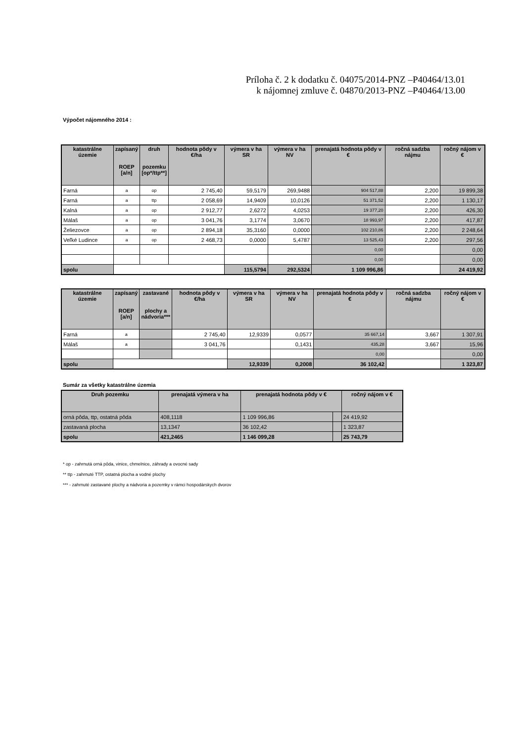Príloha č. 2 k dodatku č. 04075/2014-PNZ –P40464/13.01
k nájomnej zmluve č. 04870/2013-PNZ –P40464/13.00
Výpočet nájomného 2014 :
| katastrálne územie | zapísaný ROEP [a/n] | druh pozemku [op*/ttp**] | hodnota pôdy v €/ha | výmera v ha SR | výmera v ha NV | prenajatá hodnota pôdy v € | ročná sadzba nájmu | ročný nájom v € |
| --- | --- | --- | --- | --- | --- | --- | --- | --- |
| Farná | a | op | 2 745,40 | 59,5179 | 269,9488 | 904 517,88 | 2,200 | 19 899,38 |
| Farná | a | ttp | 2 058,69 | 14,9409 | 10,0126 | 51 371,52 | 2,200 | 1 130,17 |
| Kalná | a | op | 2 912,77 | 2,6272 | 4,0253 | 19 377,20 | 2,200 | 426,30 |
| Málaš | a | op | 3 041,76 | 3,1774 | 3,0670 | 18 993,97 | 2,200 | 417,87 |
| Želiezovce | a | op | 2 894,18 | 35,3160 | 0,0000 | 102 210,86 | 2,200 | 2 248,64 |
| Veľké Ludince | a | op | 2 468,73 | 0,0000 | 5,4787 | 13 525,43 | 2,200 | 297,56 |
| | | | | | | 0,00 | | 0,00 |
| | | | | | | 0,00 | | 0,00 |
| spolu | | | | 115,5794 | 292,5324 | 1 109 996,86 | | 24 419,92 |
| katastrálne územie | zapísaný ROEP [a/n] | zastavané plochy a nádvoria*** | hodnota pôdy v €/ha | výmera v ha SR | výmera v ha NV | prenajatá hodnota pôdy v € | ročná sadzba nájmu | ročný nájom v € |
| --- | --- | --- | --- | --- | --- | --- | --- | --- |
| Farná | a | | 2 745,40 | 12,9339 | 0,0577 | 35 667,14 | 3,667 | 1 307,91 |
| Málaš | a | | 3 041,76 | | 0,1431 | 435,28 | 3,667 | 15,96 |
| | | | | | | 0,00 | | 0,00 |
| spolu | | | | 12,9339 | 0,2008 | 36 102,42 | | 1 323,87 |
Sumár za všetky katastrálne územia
| Druh pozemku | prenajatá výmera v ha | prenajatá hodnota pôdy v € | | ročný nájom v € |
| --- | --- | --- | --- | --- |
| orná pôda, ttp, ostatná pôda | 408,1118 | 1 109 996,86 | | 24 419,92 |
| zastavaná plocha | 13,1347 | 36 102,42 | | 1 323,87 |
| spolu | 421,2465 | 1 146 099,28 | | 25 743,79 |
* op - zahrnutá orná pôda, vinice, chmelnice, záhrady a ovocné sady
** ttp - zahrnuté TTP, ostatná plocha a vodné plochy
*** - zahrnuté zastavané plochy a nádvoria a pozemky v rámci hospodárskych dvorov